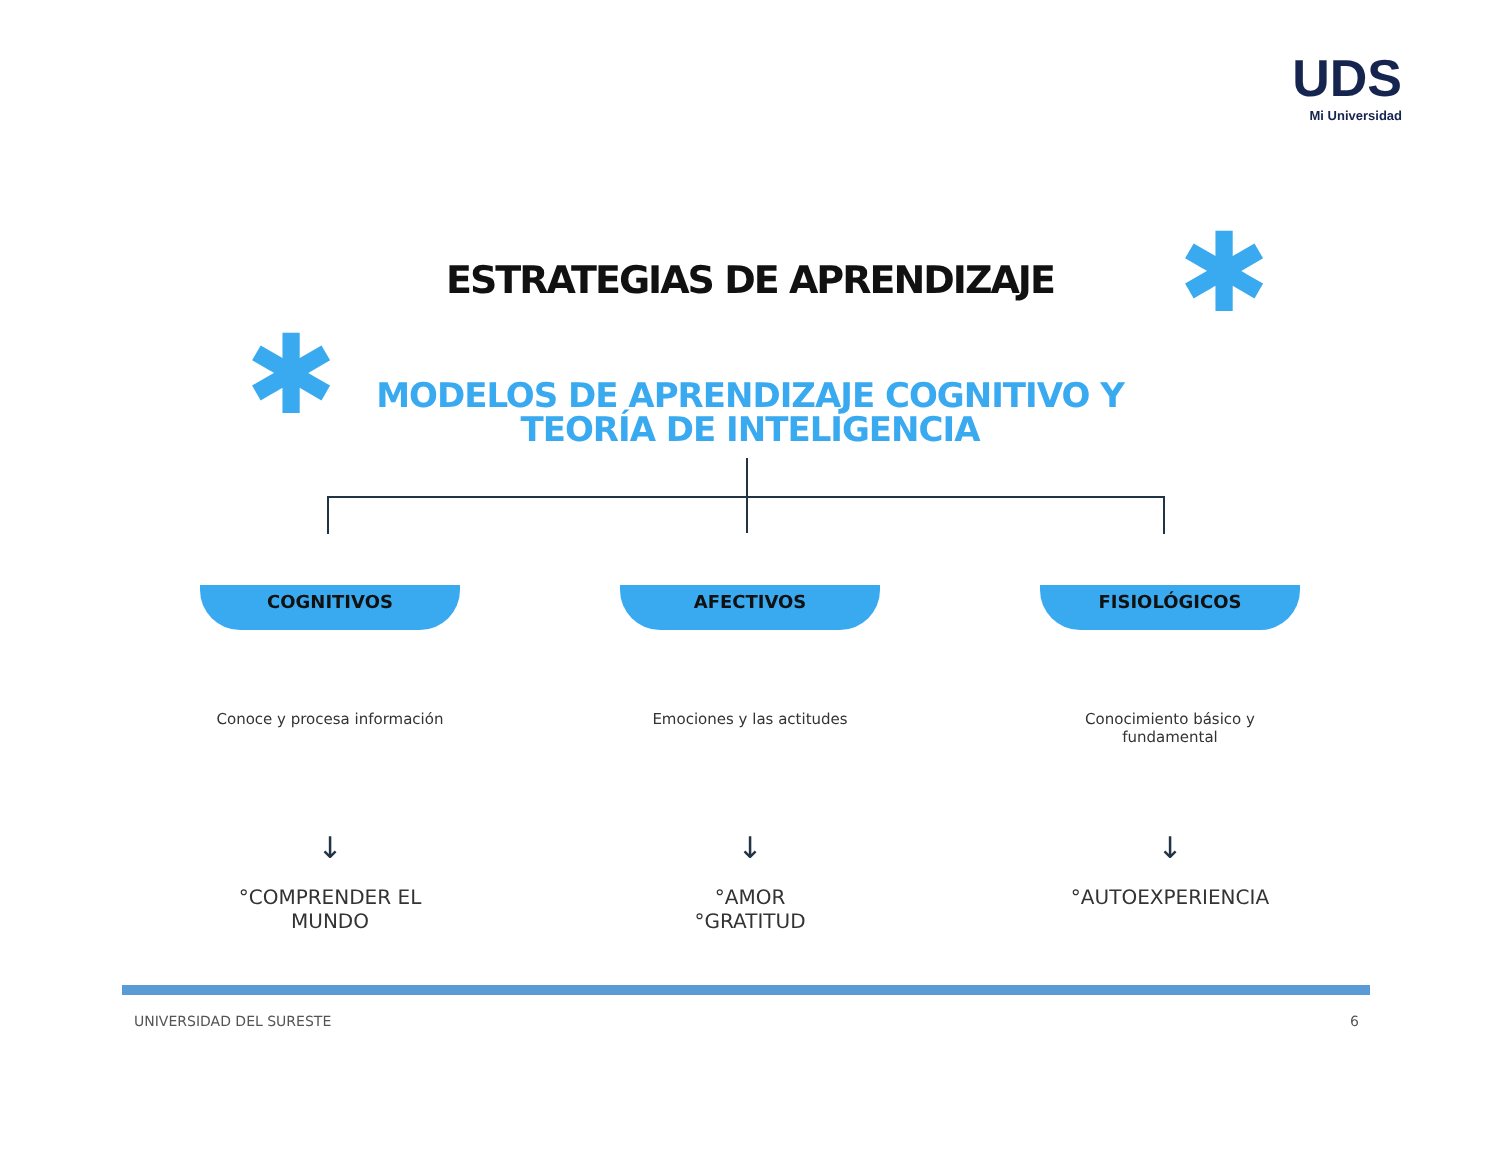UDS
Mi Universidad
✱
✱
ESTRATEGIAS DE APRENDIZAJE
MODELOS DE APRENDIZAJE COGNITIVO Y
TEORÍA DE INTELIGENCIA
COGNITIVOS
Conoce y procesa información
↓
°COMPRENDER EL MUNDO
AFECTIVOS
Emociones y las actitudes
↓
°AMOR
°GRATITUD
FISIOLÓGICOS
Conocimiento básico y fundamental
↓
°AUTOEXPERIENCIA
UNIVERSIDAD DEL SURESTE 6